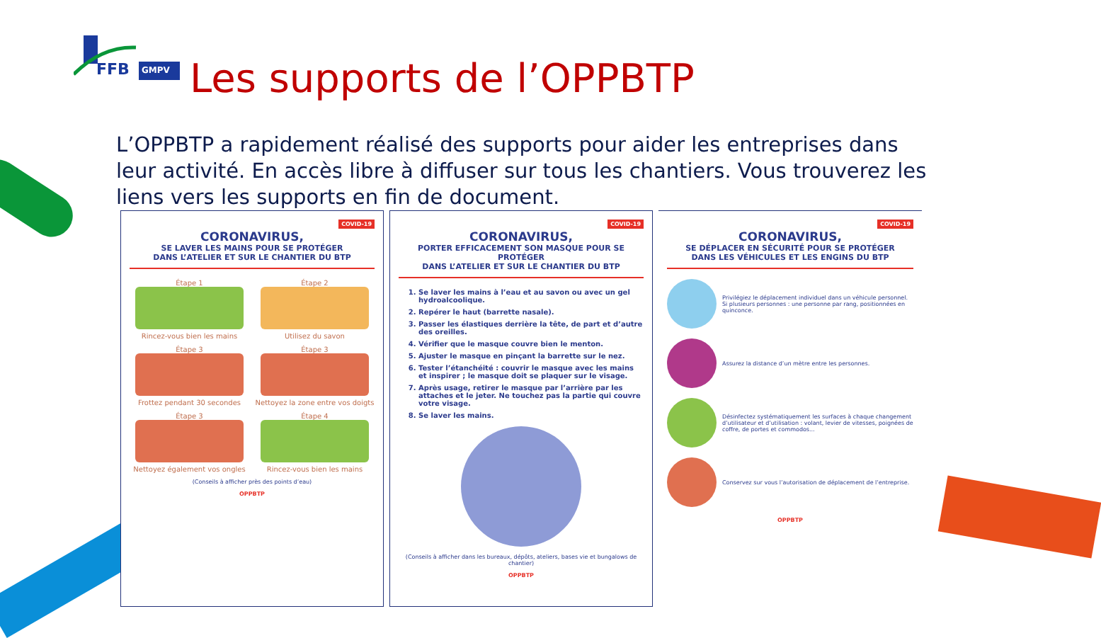FFB
GMPV
Les supports de l’OPPBTP
L’OPPBTP a rapidement réalisé des supports pour aider les entreprises dans leur activité. En accès libre à diffuser sur tous les chantiers. Vous trouverez les liens vers les supports en fin de document.
COVID-19
CORONAVIRUS,
SE LAVER LES MAINS POUR SE PROTÉGER
DANS L’ATELIER ET SUR LE CHANTIER DU BTP
Étape 1
Rincez-vous bien les mains
Étape 2
Utilisez du savon
Étape 3
Frottez pendant 30 secondes
Étape 3
Nettoyez la zone entre vos doigts
Étape 3
Nettoyez également vos ongles
Étape 4
Rincez-vous bien les mains
(Conseils à afficher près des points d’eau)
OPPBTP
COVID-19
CORONAVIRUS,
PORTER EFFICACEMENT SON MASQUE POUR SE PROTÉGER
DANS L’ATELIER ET SUR LE CHANTIER DU BTP
1. Se laver les mains à l’eau et au savon ou avec un gel hydroalcoolique.
2. Repérer le haut (barrette nasale).
3. Passer les élastiques derrière la tête, de part et d’autre des oreilles.
4. Vérifier que le masque couvre bien le menton.
5. Ajuster le masque en pinçant la barrette sur le nez.
6. Tester l’étanchéité : couvrir le masque avec les mains et inspirer ; le masque doit se plaquer sur le visage.
7. Après usage, retirer le masque par l’arrière par les attaches et le jeter. Ne touchez pas la partie qui couvre votre visage.
8. Se laver les mains.
(Conseils à afficher dans les bureaux, dépôts, ateliers, bases vie et bungalows de chantier)
OPPBTP
COVID-19
CORONAVIRUS,
SE DÉPLACER EN SÉCURITÉ POUR SE PROTÉGER
DANS LES VÉHICULES ET LES ENGINS DU BTP
Privilégiez le déplacement individuel dans un véhicule personnel. Si plusieurs personnes : une personne par rang, positionnées en quinconce.
Assurez la distance d’un mètre entre les personnes.
Désinfectez systématiquement les surfaces à chaque changement d’utilisateur et d’utilisation : volant, levier de vitesses, poignées de coffre, de portes et commodos...
Conservez sur vous l’autorisation de déplacement de l’entreprise.
OPPBTP